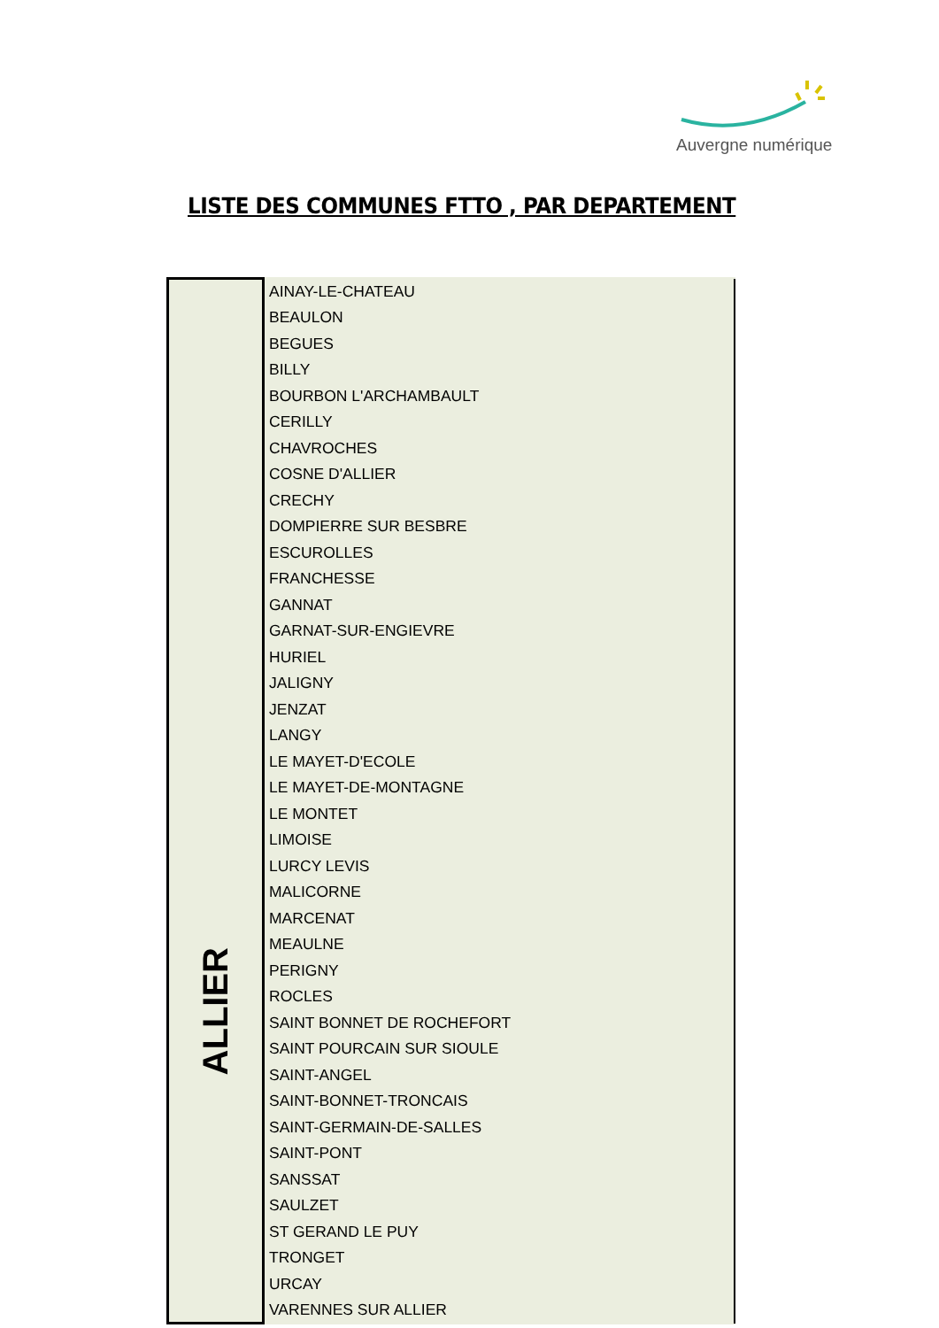Auvergne numérique
LISTE DES COMMUNES FTTO , PAR DEPARTEMENT
| ALLIER | AINAY-LE-CHATEAU |
| | BEAULON |
| | BEGUES |
| | BILLY |
| | BOURBON L'ARCHAMBAULT |
| | CERILLY |
| | CHAVROCHES |
| | COSNE D'ALLIER |
| | CRECHY |
| | DOMPIERRE SUR BESBRE |
| | ESCUROLLES |
| | FRANCHESSE |
| | GANNAT |
| | GARNAT-SUR-ENGIEVRE |
| | HURIEL |
| | JALIGNY |
| | JENZAT |
| | LANGY |
| | LE MAYET-D'ECOLE |
| | LE MAYET-DE-MONTAGNE |
| | LE MONTET |
| | LIMOISE |
| | LURCY LEVIS |
| | MALICORNE |
| | MARCENAT |
| | MEAULNE |
| | PERIGNY |
| | ROCLES |
| | SAINT BONNET DE ROCHEFORT |
| | SAINT POURCAIN SUR SIOULE |
| | SAINT-ANGEL |
| | SAINT-BONNET-TRONCAIS |
| | SAINT-GERMAIN-DE-SALLES |
| | SAINT-PONT |
| | SANSSAT |
| | SAULZET |
| | ST GERAND LE PUY |
| | TRONGET |
| | URCAY |
| | VARENNES SUR ALLIER |